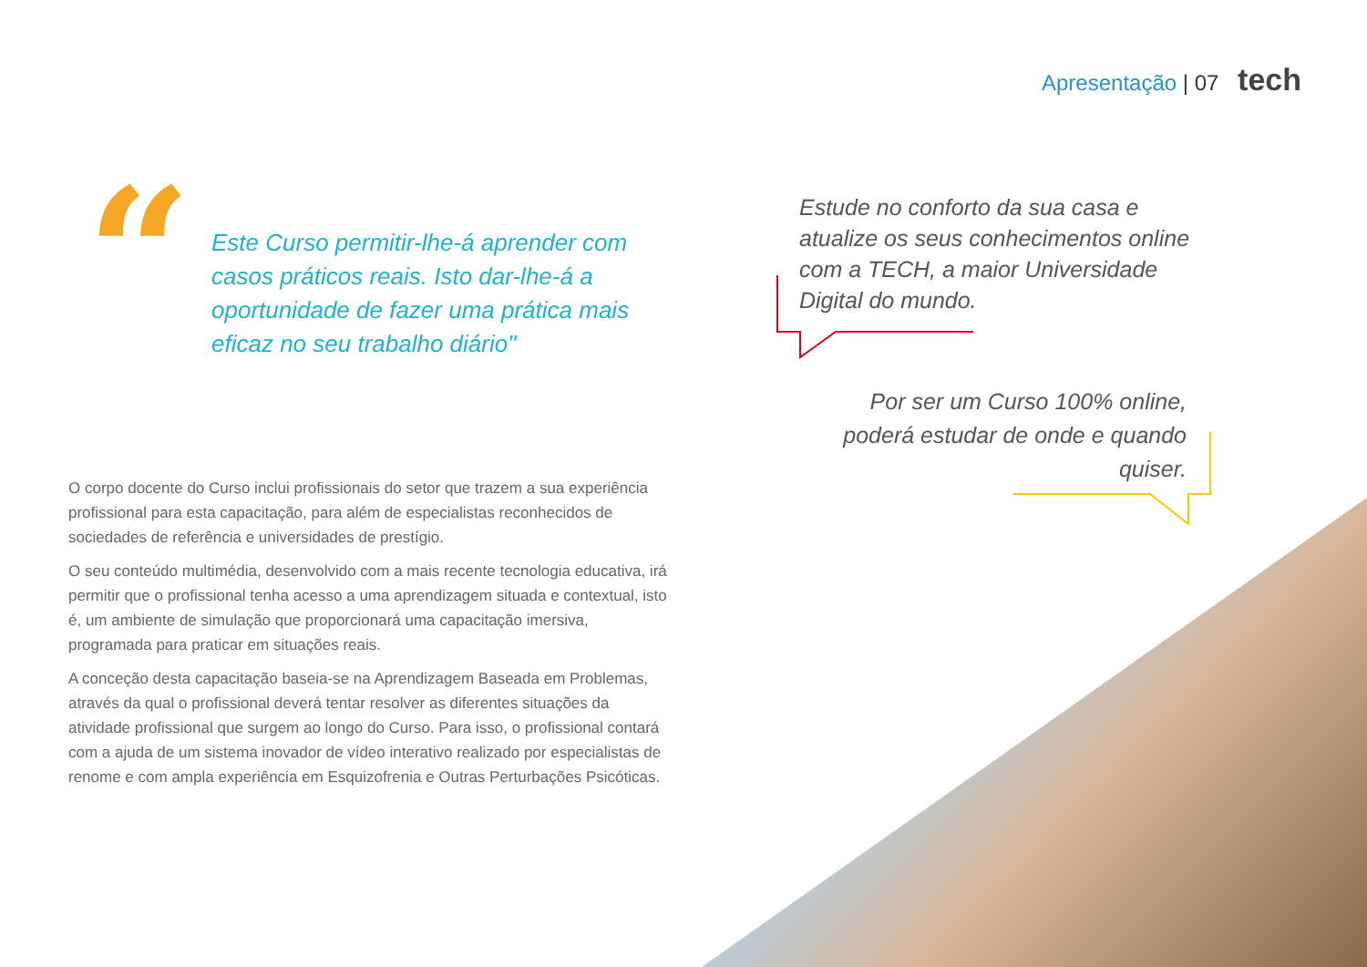Apresentação | 07 tech
“
Este Curso permitir-lhe-á aprender com casos práticos reais. Isto dar-lhe-á a oportunidade de fazer uma prática mais eficaz no seu trabalho diário"
Estude no conforto da sua casa e atualize os seus conhecimentos online com a TECH, a maior Universidade Digital do mundo.
Por ser um Curso 100% online, poderá estudar de onde e quando quiser.
O corpo docente do Curso inclui profissionais do setor que trazem a sua experiência profissional para esta capacitação, para além de especialistas reconhecidos de sociedades de referência e universidades de prestígio.
O seu conteúdo multimédia, desenvolvido com a mais recente tecnologia educativa, irá permitir que o profissional tenha acesso a uma aprendizagem situada e contextual, isto é, um ambiente de simulação que proporcionará uma capacitação imersiva, programada para praticar em situações reais.
A conceção desta capacitação baseia-se na Aprendizagem Baseada em Problemas, através da qual o profissional deverá tentar resolver as diferentes situações da atividade profissional que surgem ao longo do Curso. Para isso, o profissional contará com a ajuda de um sistema inovador de vídeo interativo realizado por especialistas de renome e com ampla experiência em Esquizofrenia e Outras Perturbações Psicóticas.